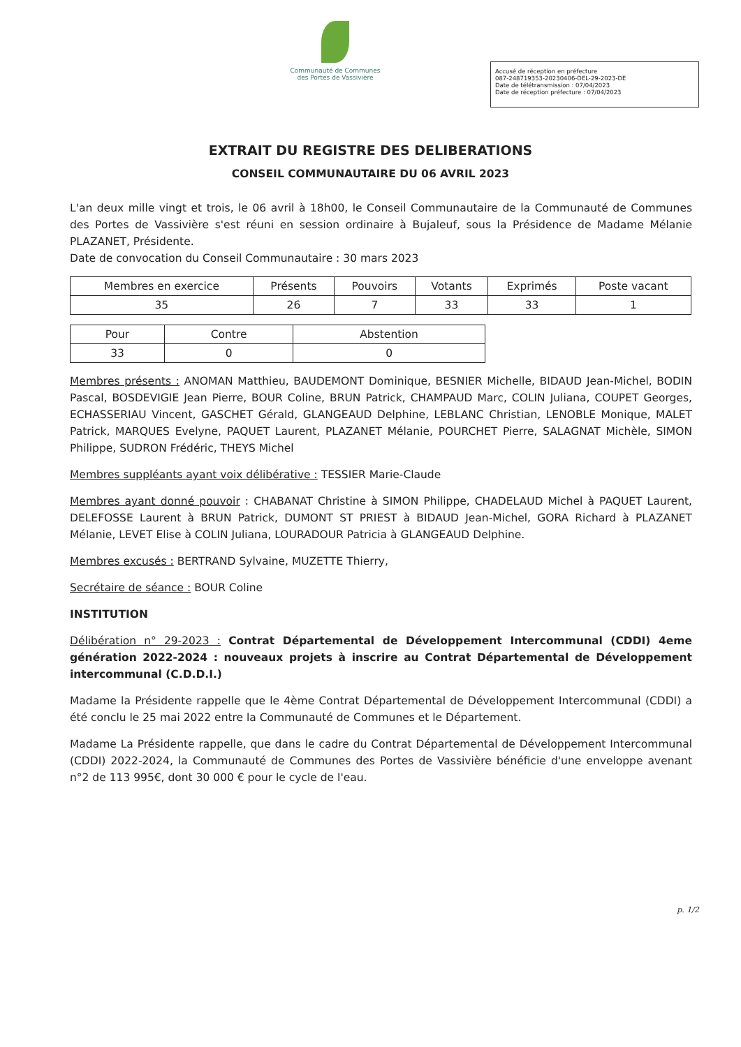Communauté de Communes
des Portes de Vassivière
Accusé de réception en préfecture
087-248719353-20230406-DEL-29-2023-DE
Date de télétransmission : 07/04/2023
Date de réception préfecture : 07/04/2023
EXTRAIT DU REGISTRE DES DELIBERATIONS
CONSEIL COMMUNAUTAIRE DU 06 AVRIL 2023
L'an deux mille vingt et trois, le 06 avril à 18h00, le Conseil Communautaire de la Communauté de Communes des Portes de Vassivière s'est réuni en session ordinaire à Bujaleuf, sous la Présidence de Madame Mélanie PLAZANET, Présidente.
Date de convocation du Conseil Communautaire : 30 mars 2023
| Membres en exercice | Présents | Pouvoirs | Votants | Exprimés | Poste vacant |
| --- | --- | --- | --- | --- | --- |
| 35 | 26 | 7 | 33 | 33 | 1 |
| Pour | Contre | Abstention |
| --- | --- | --- |
| 33 | 0 | 0 |
Membres présents : ANOMAN Matthieu, BAUDEMONT Dominique, BESNIER Michelle, BIDAUD Jean-Michel, BODIN Pascal, BOSDEVIGIE Jean Pierre, BOUR Coline, BRUN Patrick, CHAMPAUD Marc, COLIN Juliana, COUPET Georges, ECHASSERIAU Vincent, GASCHET Gérald, GLANGEAUD Delphine, LEBLANC Christian, LENOBLE Monique, MALET Patrick, MARQUES Evelyne, PAQUET Laurent, PLAZANET Mélanie, POURCHET Pierre, SALAGNAT Michèle, SIMON Philippe, SUDRON Frédéric, THEYS Michel
Membres suppléants ayant voix délibérative : TESSIER Marie-Claude
Membres ayant donné pouvoir : CHABANAT Christine à SIMON Philippe, CHADELAUD Michel à PAQUET Laurent, DELEFOSSE Laurent à BRUN Patrick, DUMONT ST PRIEST à BIDAUD Jean-Michel, GORA Richard à PLAZANET Mélanie, LEVET Elise à COLIN Juliana, LOURADOUR Patricia à GLANGEAUD Delphine.
Membres excusés : BERTRAND Sylvaine, MUZETTE Thierry,
Secrétaire de séance : BOUR Coline
INSTITUTION
Délibération n° 29-2023 : Contrat Départemental de Développement Intercommunal (CDDI) 4eme génération 2022-2024 : nouveaux projets à inscrire au Contrat Départemental de Développement intercommunal (C.D.D.I.)
Madame la Présidente rappelle que le 4ème Contrat Départemental de Développement Intercommunal (CDDI) a été conclu le 25 mai 2022 entre la Communauté de Communes et le Département.
Madame La Présidente rappelle, que dans le cadre du Contrat Départemental de Développement Intercommunal (CDDI) 2022-2024, la Communauté de Communes des Portes de Vassivière bénéficie d'une enveloppe avenant n°2 de 113 995€, dont 30 000 € pour le cycle de l'eau.
p. 1/2